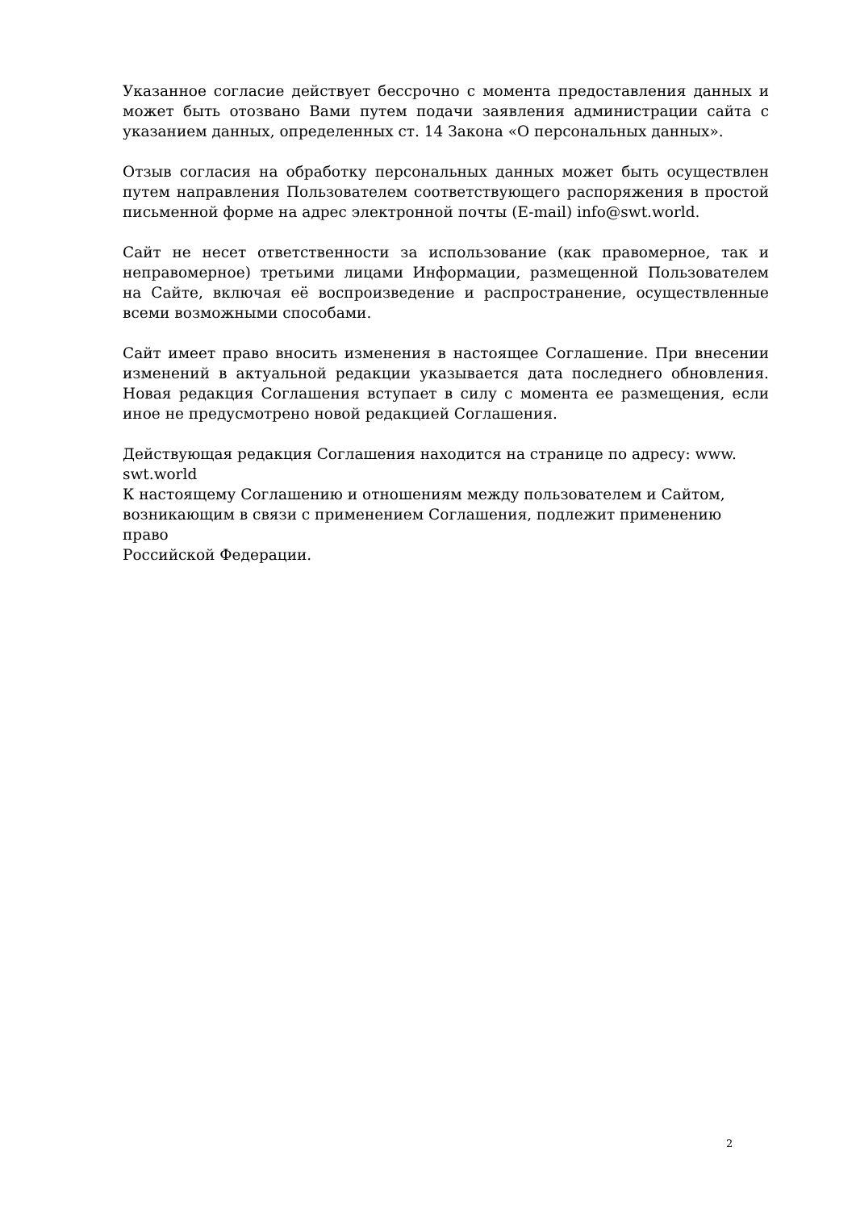Указанное согласие действует бессрочно с момента предоставления данных и может быть отозвано Вами путем подачи заявления администрации сайта с указанием данных, определенных ст. 14 Закона «О персональных данных».
Отзыв согласия на обработку персональных данных может быть осуществлен путем направления Пользователем соответствующего распоряжения в простой письменной форме на адрес электронной почты (E-mail) info@swt.world.
Сайт не несет ответственности за использование (как правомерное, так и неправомерное) третьими лицами Информации, размещенной Пользователем на Сайте, включая её воспроизведение и распространение, осуществленные всеми возможными способами.
Сайт имеет право вносить изменения в настоящее Соглашение. При внесении изменений в актуальной редакции указывается дата последнего обновления. Новая редакция Соглашения вступает в силу с момента ее размещения, если иное не предусмотрено новой редакцией Соглашения.
Действующая редакция Соглашения находится на странице по адресу: www.
swt.world
К настоящему Соглашению и отношениям между пользователем и Сайтом,
возникающим в связи с применением Соглашения, подлежит применению право
Российской Федерации.
2